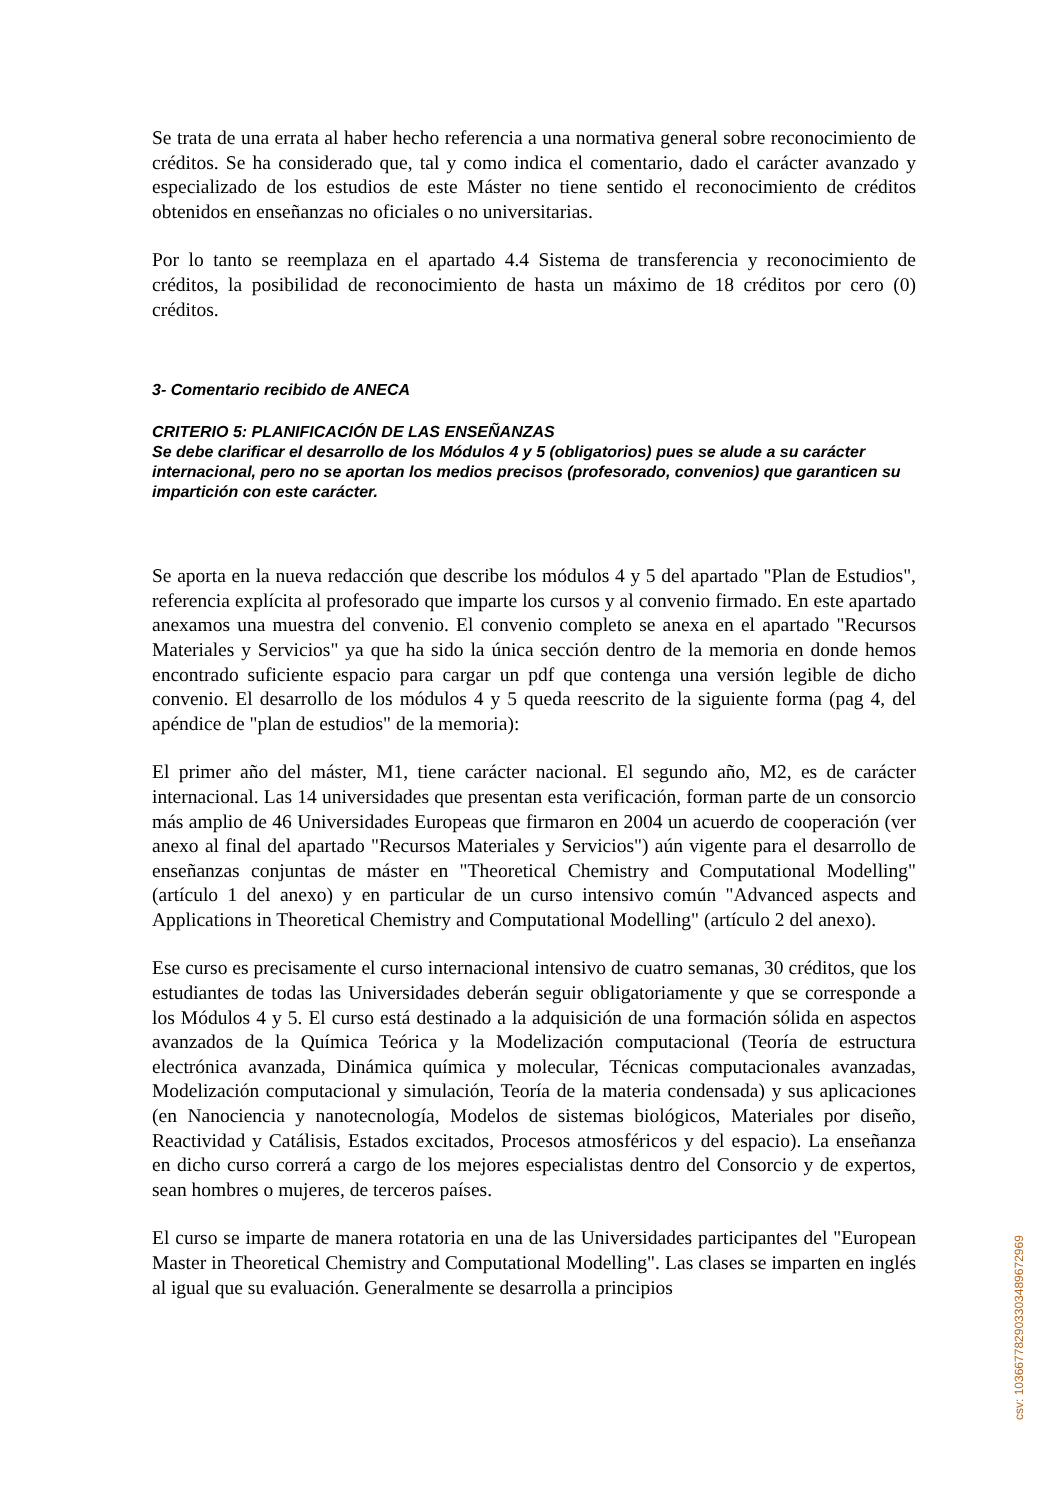Se trata de una errata al haber hecho referencia a una normativa general sobre reconocimiento de créditos. Se ha considerado que, tal y como indica el comentario, dado el carácter avanzado y especializado de los estudios de este Máster no tiene sentido el reconocimiento de créditos obtenidos en enseñanzas no oficiales o no universitarias.
Por lo tanto se reemplaza en el apartado 4.4 Sistema de transferencia y reconocimiento de créditos, la posibilidad de reconocimiento de hasta un máximo de 18 créditos por cero (0) créditos.
3- Comentario recibido de ANECA
CRITERIO 5: PLANIFICACIÓN DE LAS ENSEÑANZAS
Se debe clarificar el desarrollo de los Módulos 4 y 5 (obligatorios) pues se alude a su carácter internacional, pero no se aportan los medios precisos (profesorado, convenios) que garanticen su impartición con este carácter.
Se aporta en la nueva redacción que describe los módulos 4 y 5 del apartado "Plan de Estudios", referencia explícita al profesorado que imparte los cursos y al convenio firmado. En este apartado anexamos una muestra del convenio. El convenio completo se anexa en el apartado "Recursos Materiales y Servicios" ya que ha sido la única sección dentro de la memoria en donde hemos encontrado suficiente espacio para cargar un pdf que contenga una versión legible de dicho convenio. El desarrollo de los módulos 4 y 5 queda reescrito de la siguiente forma (pag 4, del apéndice de "plan de estudios" de la memoria):
El primer año del máster, M1, tiene carácter nacional. El segundo año, M2, es de carácter internacional. Las 14 universidades que presentan esta verificación, forman parte de un consorcio más amplio de 46 Universidades Europeas que firmaron en 2004 un acuerdo de cooperación (ver anexo al final del apartado "Recursos Materiales y Servicios") aún vigente para el desarrollo de enseñanzas conjuntas de máster en "Theoretical Chemistry and Computational Modelling" (artículo 1 del anexo) y en particular de un curso intensivo común "Advanced aspects and Applications in Theoretical Chemistry and Computational Modelling" (artículo 2 del anexo).
Ese curso es precisamente el curso internacional intensivo de cuatro semanas, 30 créditos, que los estudiantes de todas las Universidades deberán seguir obligatoriamente y que se corresponde a los Módulos 4 y 5. El curso está destinado a la adquisición de una formación sólida en aspectos avanzados de la Química Teórica y la Modelización computacional (Teoría de estructura electrónica avanzada, Dinámica química y molecular, Técnicas computacionales avanzadas, Modelización computacional y simulación, Teoría de la materia condensada) y sus aplicaciones (en Nanociencia y nanotecnología, Modelos de sistemas biológicos, Materiales por diseño, Reactividad y Catálisis, Estados excitados, Procesos atmosféricos y del espacio). La enseñanza en dicho curso correrá a cargo de los mejores especialistas dentro del Consorcio y de expertos, sean hombres o mujeres, de terceros países.
El curso se imparte de manera rotatoria en una de las Universidades participantes del "European Master in Theoretical Chemistry and Computational Modelling". Las clases se imparten en inglés al igual que su evaluación. Generalmente se desarrolla a principios
csv: 103667782903303489672969